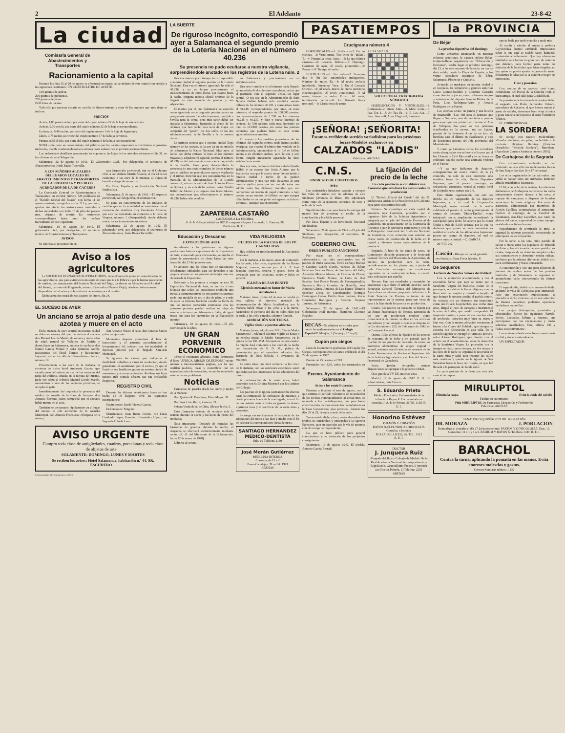2 El Adelanto 23-8-42
La ciudad
Comisaría General de Abastecimientos y Transportes
Racionamiento a la capital
Durante los días 25 al 29 de agosto se efectuará un reparto al vecindario de esta capital con arreglo a las siguientes cantidades: UN CUARTO LITRO DE ACEITE.
100 gramos de azúcar.
200 gramos de garbanzos.
250 gramos de jabón.
DOS kilos de patatas.
Todo ello por persona inscrita en cartilla de abastecimiento y corte de los cupones que más abajo se indican.
PRECIOS
Aceite, 1,00 peseta ración, por corte del cupón número 22 de la hoja de este artículo.
Azúcar, 0,30 ración, por corte del cupón número 22 de la hoja correspondiente.
Garbanzos, 0,40 ración, por corte del cupón número 9 de la hoja de legumbres.
Jabón, 0,75 ración, por corte del cupón número 37 de la hoja de varios.
Patatas, 0,85 el kilo, por corte del cupón número 8 de la hoja correspondiente.
NOTA.—Se pone en conocimiento del público que las patatas empezarán a distribuirse el próximo miércoles, día 26, continuando toda la semana hasta enlazar con el próximo racionamiento.
Los industriales detallistas presentarán los cupones y las hojas de los artículos sobrantes el día 31, en las oficinas de esta Delegación.
Salamanca, 22 de agosto de 1942.—El Gobernador Civil.—Por delegación, el secretario de Abastecimiento, Jesús Baeza Torrecilla.
A LOS SEÑORES ALCALDES DELEGADOS LOCALES DE ABASTECIMIENTOS Y TRANSPORTES DE LA PROVINCIA Y PUEBLOS AGREGADOS DE LA DE CÁCERES
La Comisaría General de Abastecimientos y Transportes, en circular número 320 publicada en el "Boletín Oficial del Estado" con fecha 11 de agosto corriente, deroga la circular 311 y, por tanto, quedan sin efecto las instrucciones remitidas a dichas autoridades con fecha 15 de julio del pasado mes, dejando de remitir los resúmenes correspondientes hasta tanto las reciban nuevamente de este organismo.
Salamanca, 10 de agosto de 1942.—El gobernador civil, por delegación, el secretario técnico de Abastecimientos y Transportes.
AVISOS
Se interesa su presentación en
esta Inspección provincial, sita en el Gobierno civil, a don Atilano Martín Álvarez, el día 24 de los corrientes, a las once de la mañana, al objeto de hacerle entrega de un escrito.
Por Dios, España y su Revolución Nacional Sindicalista.
Salamanca, 21 de agosto de 1942.—El inspector provincial, por delegación, el subinspector.
Se pone en conocimiento de los titulares de cartillas que en la actualidad se suministran en el comercio del detallista Eloy Fernández Almaraz, que éste ha trasladado su comercio a la calle de Vergara, número 1 (Prosperidad), donde deberán retirar los racionamientos sucesivos.
Salamanca, 22 de agosto de 1942.—El gobernador civil, por delegación, el secretario de Abastecimientos, Jesús Baeza Torrecilla.
Aviso a los agricultores
La SOCIEDAD BERNARDO OLIVERA E HIJOS, tiene el honor de poner en conocimiento de los agricultores, que para evitarles la molestia de tener que ir a la Fábrica a por la harina procedente de cambio, con autorización del Servicio Nacional del Trigo, ha abierto un Almacén en el Arrabal del Puente, carretera de Fregeneda, número 2 (entrada al Puente Viejo), donde en todo momento dispondrán de la harina y subproductos necesarios para el cambio.
Dicho almacén estará abierto a partir del lunes, día 24.
EL SUCESO DE AYER
Un anciano se arroja al patio desde una azotea y muere en el acto
En la mañana de ayer ocurrió en nuestra ciudad un doloroso suceso, del que fué víctima el anciano don Manuel García Martín, de setenta y nueve años de edad, natural de Vallejera de Riofrío y domiciliado en Salamanca, en casa de sus hijos don Daniel García Muñoz y doña Quintina García, propietarios del Hotel Tormes y Restaurante Imperial, sito en la calle del Generalísimo Franco, número 19.
Próximamente a las once de la mañana, la sirvienta de dicho hotel Ambrosia García, que sacudía unas alfombras en una de las ventanas del patio del edificio, situada en la terraza del mismo, pudo ver cómo el referido Manuel García Martín, asomándose a una de las ventanas próximas, se arrojaba al patio.
Inmediatamente fué requerida la presencia del médico de guardia de la Casa de Socorro, don Antonio Becerro, quien comprobó que el anciano había muerto en el acto.
También se personaron rápidamente en el lugar del suceso, el jefe accidental de la Guardia Municipal, don Antonio Fructuoso; el brigada de la misma,
don Antonio Vasco; el cabo, don Antonio Santos y dos parejas más.
Momentos después presentóse el Juez de Instrucción y el actuario, procediéndose al levantamiento del cadáver, que fué trasladado al depósito judicial por la Brigada Sanitaria Municipal.
Se ignoran las causas que indujeron al desdichado caballero a tomar tal resolución, siendo grandísimo el sentimiento por el suceso, ya que el finado y sus familiares gozan en nuestra ciudad de numerosas y sinceras amistades. Reciban sus hijos nuestro más sentido pésame por tan deplorable desgracia.
REGISTRO CIVIL
Durante las últimas veinticuatro horas se han hecho en el Registro civil las siguientes inscripciones:
Nacimientos: Josefa Vicente Garcia.
Defunciones: Ninguna.
Matrimonios: Juan Berna Criado, con Luisa Cuadrado López; Francisco Hernández López, con Segunda Piñuela León.
AVISO URGENTE
Compro toda clase de antigüedades, cuadros, porcelanas y toda clase de objetos de arte
SOLAMENTE: DOMINGO, LUNES Y MARTES
Se reciben los avisos: Hotel Salamanca, habitación n.º 44. SR. ESCUDERO
Universidad de Salamanca 2016
LA SUERTE
De riguroso incógnito, correspondió ayer a Salamanca el segundo premio de la Lotería Nacional en el número 40.236
Su presencia no pudo ocultarse a nuestra vigilancia, sorprendiéndole anotado en los registros de la Lotería núm. 2
Una vez más en poco tiempo ha correspondido a nuestra ciudad el segundo premio de la Lotería Nacional. Esta vez el número agraciado ha sido el 40.236, y no es broma precisamente el encabezamiento de estas líneas, por cuanto hasta la noche, ninguna noticia oficial tuvimos de la llegada de este montón de pesetas y sus adyacentes.
El motivo por el que Salamanca no aparecía como agraciada con el segundo premio parece ser porque este número fué, efectivamente, remitido a Sevilla para la venta, pero más tarde debió ser enviado a Salamanca, figurando al dorso de los décimos que han hecho esta serie de viajes, en compañía del "gordo", los dos sellos de las dos administraciones: la de Sevilla y la de nuestra ciudad.
La primera noticia que a nuestra ciudad llega siempre de los sorteos, es la que da en su emisión de sobremesa la Radio Nacional. Mas ayer, al leerse por dicha emisora la lista de los premios mayores y adjudicar el segundo premio al número 40.236, se dió únicamente como ciudad agraciada la de Sevilla. Pasó, pues, desapercibida la presencia de una serie completa de dicho número para el público en general; pero nuestra vigilancia y el rumor, hicieron que nos personáramos en la mansión de la administradora de la Lotería número 2, sita en la calle de José Antonio Primo de Rivera, y en ella dicha señora, doña Natalia Balbín de Alonso y su esposo don Jesús Alonso, nos comunicaron que, efectivamente, el número 40.236, había sido vendido
en Salamanca y precisamente en su Administración.
Una serie completa de tal número había llegado acompañada de dos decenas completas, en las que el premiado con el segundo ocupa un lugar central. O sea que en la Administración de doña Natalia Balbín habían sido vendidos sendos billetes de los número 40.221 y correlativos hasta el 40.240, correspondiendo, por tanto, en estos números, el segundo premio de 100.000 pesetas, dos aproximaciones de 1.750 en los números 40.235 y 40.237, y diez y nueve premios de centena, de 500 pesetas cada uno, haciendo un total de 113.000 pesetas, sin contar los premios pequeños que pudiera haber en esos veinte agraciadísimos numeritos.
En cuanto a los posibles poseedores de los décimos del segundo premio, nada hemos podido averiguar, por cuanto el número fué vendido en la Administración, ignorándose si lo fué en billete entero o en décimos sueltos, pero de una y otra forma, ningún impaciente agraciado ha dado señales de su suerte.
Una vez más, hemos de felicitar a doña Natalia Balbín y su esposo don Jesús Alonso, por la frecuencia con que la suerte viene favoreciendo a nuestra ciudad a través de su gestión administrativa y una vez más elevamos al azar nuestra súplica para que en una de éstas nos admita entre los dichosos mortales que ven convertirse un trocito de papel comprado a bajo precio, en un montón de billetes con que enjugar dificultades o con que poder sufragarse un dichoso veraneo... ¡aunque sea en invierno!
ZAPATERIA CASTAÑO
CALZADOS A LA MEDIDA
✣ ✣ ✣ ✣ Especialidad en BOTO campero Vázquez Coronado, 1; Zamora, 30
Publicidad R. E. I.
Educación y Descanso
EXPOSICIÓN DE ARTE
Accediendo a las peticiones de algunos productores futuros expositores de la Exposición de Arte, convocada para aficionados, se amplía el plazo de presentación de obras hasta las siete horas del día 27 del presente mes.
Se advierte que las obras han de presentarse debidamente embaladas para ser devueltas a sus propios autores en los propios embalajes una vez clausurada la Exposición.
Referente a los premios a otorgar en esta XI Exposición Nacional de Arte, se notifica a esta Jefatura que todos los expositores recibirán una medalla conmemorativa; los tres primeros premios serán una medalla de oro y dos de plata, y a más de estos la Jefatura Nacional estudia la forma de que los nuevos camaradas premiados con los primeros premios puedan realizar un viaje de estudio y turismo por Alemania e Italia, de igual modo que para los premiados en la Exposición anterior.
Salamanca, 22 de agosto de 1942.—El jefe provincial de la Obra.
UN GRAN PORVENIR ECONOMICO
ofrece el continente africano, como demuestra el libro "ÁFRICA, MISIÓN DE EUROPA" en sus amenas e interesantísimas páginas, por las que desfilan pueblos, razas y costumbres con un sugestivo poder de evocación, en un documentado estudio de sus problemas.
Noticias
Farmacias de guardia desde las nueve y media de la mañana:
Don Quirino R. Paradinas, Plaza Mayor, 36.
Don José Luis Marín, Zamora, 53.
Señora Viuda de A. de Dios, Obispo Jarrín, 5.
Estas farmacias estarán de servicio toda la semana durante la noche y las horas de cierre del mediodía.
Nota importante.—Después de cerradas las farmacias de guardia, durante la noche, el despacho se efectuará exclusivamente mediante receta. (R. O. del Ministerio de la Gobernación, fecha 12 de enero de 1928).
Llámese al sereno.
VIDA RELIGIOSA
CULTOS EN LA IGLESIA DE LOS PP. CARMELITAS
Hoy celebra su función mensual la Asociación Teresiana.
Por la mañana, a las nueve, misa de comunión. Por la tarde, a las ocho, exposición de Su Divina Majestad, rosario, sermón por el R. P. José Joaquín, ejercicio, reserva y gozos. Sirve de invitación para las celadoras, socias y fieles en general.
IGLESIA DE SAN BENITO
Ejercicio mensual en honor de María Auxiliadora
Mañana, lunes, como 24 de mes se tendrá en esta iglesia el ejercicio mensual de conmemoración de María Auxiliadora; por la mañana habrá misas a las ocho y a la nueve, haciéndose el ejercicio del día en todas ellas; por la tarde, a las ocho y media, solemne función.
ADORACIÓN NOCTURNA
Vigilia titular a puertas abiertas
Mañana, lunes, 24, el turno VIII, "Santa Madre Sacramento", celebrará solemne vigilia en honor a su excelsa titular la Madre Sacramento, en la iglesia de las RR. MM. Adoratrices de esta capital. La vigilia dará comienzo a las once de la noche con exposición de S. D. M., plática de presentación por el sacerdote adorador don Bernardo de Dios Bellido, e invitatorio de maitines.
La santa misa, que dará comienzo a las cinco de la mañana, con las oraciones especiales, serán aplicadas por las intenciones de los adoradores del turno.
A continuación de la santa misa, habrá procesión con Su Divina Majestad por los jardines del Colegio.
Las puertas de la iglesia permanecerán abiertas hasta la terminación del invitatorio de maitines, y desde primeras horas de la madrugada, con el fin de que asistan cuantos fieles en general lo deseen a primera hora y al sacrificio de la santa misa y procesión.
Se ruega encarecidamente la asistencia de los adoradores del turno a las diez y media con el fin de celebrar la correspondiente Junta de turno.
SANTIAGO HERNANDEZ
MEDICO-DENTISTA
Rúa, 10 Teléfono 2189
José Morán Gutiérrez
MEDICINA INTERNA
Consulta, de 12 a 2
Paseo Canalejas, 39.—Tel. 1999
ARENAS
PASATIEMPOS
Crucigrama número 4
HORIZONTALES.—1: Gráficos.—2: En las cocinas.—3: Visto bueno. Tres letras de "ulular". T.—4: Prepara la tierra. Astro.—5: La que fabrica canastas.—6: Levanta. Bebida.—7: Diptongo. Corriente de agua. Al revés, pronombre.—8: Poseer.—9: Tiempo de verbo.
VERTICALES.—1: Sin nada.—2: Tenemos dos.—3: En los automóviles malagueños. Nombre de mujer. To.—4: Al revés, artículo indefinido, femenino. Vaca. 5: En el Cercado Oriente.—6: Al revés, marca de cierto noticiario cinematográfico. Al revés, condecimal.—7: Al revés, tiempo de verbo. Existir. Al revés, terminación verbal.—8: La llamada fiesta nacional.—9: Cierta casta de perro.
1 2 3 4 5 6 7 8 9
SOLUCIÓN AL CRUCIGRAMA NÚMERO 3
HORIZONTALES Y VERTICALES.—1, Comparsas.-2, Otear. Ama.—3, Metz. León.—4, Paz. Tez. I.—5, Ar. Tas. Et.—6, R. Les. Ala.—7, Sáez. Aser.—8, Amo. Elegí.—9, Sanitario.
¡SEÑORA! ¡SEÑORITA!
Estamos recibiendo surtido variadísimo para las próximas ferias-Modelos exclusivos en
CALZADOS "LADIS"
Publicidad ARENAS
C.N.S.
SINDICATO DE CONFITEROS
Aviso
Los industriales heladeros pasarán a recoger los vales de azúcar por las oficinas de este Sindicato (Avenida de Mirat, 10), adjudicada como cupo de la quincena corriente, de siete a ocho de la tarde.
Significándoles que para hacer la entrega del mismo han de presentar el recibo de la contribución y la cédula personal.
Por Dios, España y su Revolución Nacional Sindicalista.
Salamanca, 21 de agosto de 1942.—El jefe del Sindicato, por delegación, el secretario, R. Rodríguez.
GOBIERNO CIVIL
ORDEN PÚBLICO SANCIONES
Por viajar sin el correspondiente salvoconducto han sido sancionados con 20 pesetas de multa cada uno, Pedro Carbajo Marcos y Catalina García García, vecinos de Béjar; Feliciana Sánchez Pérez, de San Pedro del Valle; Asunción Mateos Alonso, de Casillas de Flores; Francisco Martín Muñoz, de Cubo de Don Sancho; José Puente Puente, de Fuenteguinaldo; Francisco Martín Grandes, de Boadilla; Juan Antonio Gómez Jiménez, de Las Torres; Tiburcio Sánchez Coria, de Cantalapiedra; Remigio Domínguez Calvo, Emilio Arco Encinas, Rocío Hernández Rodríguez y Serafina Vaquero Jiménez, de Salamanca.
Salamanca, 22 de agosto de 1942.—El Gobernador civil interino, Humberto Llorente Regidor.
BECAS—Se admiten solicitudes para cubrir las reglamentarias en el Colegio Español P. Manjón, 3 (Sanjurjo, 2.º izqd.)
Cupón pro ciegos
Lista de los números premiados del Cupón Pro Ciegos, correspondiente al sorteo celebrado el día 22 de agosto de 1942:
Premio de 25 pesetas, el 743.
Premiados con 2,50, todos los terminados en 48.
Excmo. Ayuntamiento de Salamanca
Aviso a los contribuyentes
Próximo a finalizar el mes de agosto, con el que termina el período voluntario de recaudación de los recibos correspondientes al actual mes, se recuerda a los contribuyentes, que para hacer efectivos tales recibos estarán los recaudadores en la Casa Consistorial, piso principal, durante los días 24 al 29, de once a siete de la tarde.
Transcurrido dicho plazo, serán devueltos los recibos no satisfechos y entregados a la Agencia Ejecutiva, para su exacción por la vía de apremio con el recargo correspondiente.
Lo que se hace público para general conocimiento y en evitación de los perjuicios consiguientes.
Salamanca, 19 de agosto 1942. El alcalde, Antonio García Bernalt.
La fijación del precio de la leche
En cada provincia se constituirá una Comisión que estudiará los costos reales de producción
El "Boletín Oficial del Estado" del día 21, publica una Orden de la Presidencia del Gobierno cuya parte dispositiva dice así:
Primero. Se constituye en cada capital de provincia una Comisión, presidida por el Ingeniero Jefe de la Jefatura Agronómica e integrada por el jefe del Servicio Provincial de Ganadería, un representante de la Comisaría de Recursos a que la provincia pertenezca y otro de la Delegación Provincial del Sindicato Nacional de Ganadería, cuyo cometido será estudiar los costos reales de producción de la leche en la capital y diversas zonas características de la provincia.
Segundo. A base de los datos de costo, las Comisiones elevarán propuestas a la Secretaría General Técnica del Ministerio de Agricultura, de precios en producción para la leche, periódicamente, en los plazos que, a juicio de cada Comisión, aconsejen las condiciones regionales de la producción lechera, o cuando sean solicitados por aquélla.
Tercero. Una vez estudiadas y resumidas las propuestas a que alude el artículo anterior, por la Secretaría General Técnica del Ministerio de Agricultura se elevará propuesta definitiva a la Junta Superior de Precios, a través de sus representantes en la misma, para que sirva de base a la fijación de los precios en producción.
Cuarto. Los precios en consumo se fijarán por las Juntas Provinciales de Precios, partiendo de los que en producción resulten como consecuencia de cuanto se dice en los artículos precedentes y con arreglo a cuanto se dispone en la Circular número 265, de 5 de enero de 1942, en la Comisaría General.
Quinto. A los efectos de fijación de los precios de consumo de la leche y en general para la fijación de los precios de consumo de todos los productos alimenticios de origen vegetal o animal, actuarán con el carácter de asesores de las Juntas Provinciales de Precios el Ingeniero Jefe de la Jefatura Agronómica y el Jefe del Servicio Provincial de Ganadería.
Sexto. Quedan derogadas cuantas disposiciones se opongan a la presente Orden.
Dios guarde a VV. EE. muchos años.
Madrid, 17 de agosto de 1942. P. D.: El subsecretario, Luis Carrero.
S. Eduardo Prieto
Médico Puericultor. Enfermedades de la infancia. - Rayos X. Ha reanudado su consulta. J. A. P. de Rivera, 26 Tel. 1138. R. E. I.
Honorino Estévez
PULMÓN Y CORAZÓN
RAYOS X-ELECTROCARDIOGRAFIA
Consulta, a las once
PLAZA DEL LICEO, 26. TEL. 1512
R. E. I.
DOCTOR
J. Junquera Ruiz
Abogado del Ilustre Colegio de Madrid. De la Real Academia Nacional de Jurisprudencia y Legislación. Generalísimo Franco, 9 (entrada por Doctor Piñuela, 2) Teléfono 2253
ARENAS
la PROVINCIA
De Béjar
La prueba deportiva del domingo
Como veníamos anunciando en nuestras crónicas anteriores, la carrera ciclista Béjar-Guijuelo-Béjar, organizada por "Educación y Descanso", tendrá lugar el próximo domingo, día 23, a las seis en punto de la tarde, en que se dará salida, desde la Plaza de España, a los veinte corredores inscriptos de Béjar, Salamanca, Plasencia y Guijuelo.
Actuarán de madrinas en nuestra ciudad y en Guijuelo, las simpáticas y gentiles señoritas Lolita Gómez-Rodulfo y Conchita Calzada; como director y jueces, nuestros buenos amigos y entusiastas del deporte Arsenio Muñoz de la Peña, Lino Rodríguez-Arias y Amalio Rodríguez de la Fuente.
Los premios serán: un jamón y una botella de manzanilla "Los 488 para el primero que llegue a Guijuelo; otro de veinticinco pesetas para aquel que sea primero en coronar el Alto de Vallejera; dos para los dos primeros clasificados en la carrera, aún no fijados, premio de la ferretería Arias de un faro de bicicleta para el último en clasificarse, y otro de doscientas pesetas del Jefe provincial del Movimiento.
Y como ya habíamos dicho, los corredores serán obsequiados con refrescos y licores por el bar Chanete y Café Mercantil y en su honor se celebrará aquella noche una animada verbena en el Parque.
—Y ya que hablamos de deportes, consignaremos un nuevo triunfo de la ya conocida, no solo en esta provincia sino también fuera de ella, Unión Deportiva Bejarana, que el pasado domingo, en sensacional encuentro, venció al equipo local de Guijuelo en su campo por 2-0.
Esta misma organización, que está por decirlo así, en vanguardia de los deportes bejaranos, y a la cual la Corporación Municipal, según acuerdo de la sesión celebrada el pasado 4, cedió gratuitamente el campo de deportes "Mario-Emilio", viene trabajando por su ampliación, ascendiendo la suscripción para dicho fin abierta por la citada Unión a más de 8.100 pesetas, por lo que no dudamos que pronto se verá convertido en realidad el sueño de los aficionados bejaranos: poseer un campo de deportes, tal cual se merece nuestra ciudad.—C. GARCÍA
20-VIII-942.
Cascón - Relojes de pared, garantía en el trabajo. Plaza Poeta Iglesias, 8
De Sequeros
La fiesta de Nuestra Señora del Robledo
Con la animación acostumbrada, y con el encendido fervor que aquí se siente por la Santísima Virgen del Robledo, titular de la parroquia, se celebró la fiesta religiosa, con un lleno total del amplio y magnífico templo, al que durante la novena acudió el pueblo entero. Se contaba con un elemento tan importante como don Hilario Goyenechea, que, como otros años, dirigió el coro de cantoras e instrumentó la misa de Haller, que resultó insuperable. El inspirado músico, a pesar de sus muchos años de profesión, conserva muy bien su cierto y fina voz. Con la misma afinación entonaron el himno a la Virgen del Robledo, que siempre se escucha con delectación en esta villa. De la oración sagrada se encargó el virtuoso párroco, señor Alonso Rodríguez, que disertó, con el acierto en él acostumbrado, sobre la Asunción de la Santísima Virgen. La procesión con la imagen se hizo, como siempre, en dos etapas; a las siete de la tarde se organizó la procesión de la santa misa y salió para recorrer las calles más céntricas y quedar en la iglesia de San Sebastián hasta la hora del rosario, en que fué llevada a la parroquia de donde salió.
La parte profana de la fiesta por este año careció de impor-
tancia, baile por tarde y noche y nada más.
Al acudir a saludar al amigo y profesor Goyenechea, hemos cambiado impresiones sobre lo que aquí se podría hacer, habiendo contestado amablemente: Que hay elementos brindados para formar un gran coro de cantoras que deleiten, para formar parte todas las señoritas de la localidad, que, bien dirigidas, no hay quien no pueda aportar su grano de arena. Brindamos la idea por si la quieren recoger las interesadas.
Cese y posesión
Con motivo de su ascenso cesó como comandante del Puesto de la Guardia civil, el buen amigo, el cual salió para Ciudad Real.
Se posesionó de la comandancia antes dicha, el sargento don Pedro Fernández Velasco, procedente de Cáceres, al que hemos tenido el gusto de saludar, deseamos buen viaje al señor y grata estancia en Sequeros al señor Fernández Velasco.
EL CORRESPONSAL
LA SORDERA
Se corrige con nuestro modernísimo Vibrador eléctrico, sin pilas, enchufable a la corriente. Dirigirse: Hernisán (Estudios Ortopédico "Sección Sordera"), Barcelona. (Aprobado Censura Sanitaria número 2001).
De Carbajosa de la Sagrada
Con extraordinario esplendor se han celebrado en esta villa las tradicionales fiestas de San Roque, los días 16 y 17 del actual.
Los actos organizados le dan tal realce, que jamás se habían visto tan animadas, habiendo afluido muchísimos forasteros.
El 16, a las ocho de la mañana, los afamados dulzaineros de Arabayona recorrieron las calles interpretando alegres dianas; a las once, el repique de campanas y disparos de bombas anunciaron la fiesta religiosa. Fué misa de asistencia, administrada por miembros de Acción Católica, acompañadas al armonium. Predicó el canónigo de la Catedral de Salamanca, don Eloy González, que cantó las glorias del santo, exponiéndole como ejemplo modelo de sus fieles devotos.
Seguidamente de terminada la misa, se organizó la solemne procesión, recorriendo las principales calles del pueblo.
Por la tarde, a las seis, hubo partido de pelota a mano entre los jugadores de Miranda de Azán y los aficionados de este pueblo, los cuales, después de un dominio completo sobre sus contendientes y demostrar mucha calidad, perdieron por la mínima diferencia, debido a su poca combinación y fiarse demasiado.
A continuación y con una gran afluencia de jóvenes de ambos sexos de los pueblos limítrofes y de Salamanca, se organizó un animadísimo baile, interpretando las últimas creaciones.
El segundo día, debido al concurso de baile, adquirió la villa de Carbajosa gran animación. Ante una expectación impresionante, se procedió a dicho concurso entre una selección de buenos bailarines, pudiendo apreciarse verdaderas maravillas.
Las parejas distinguidas, premiadas y obsequiadas, fueron las siguientes: Ramón, Servio, Leopoldo, Urbano y Arsenio, que participaron con las encantadoras y lindas señoritas Auxiliadora, Tere, Olivia, Pili y Polita, respectivamente.
Les enviamos desde estas líneas nuestra más cordial y sincera enhorabuena.
UN ESPECTADOR
MIRULIPTOL
Elimina la caspa. Evita la caída del cabello
Facilita su crecimiento
Pida MIRULIPTOL en Farmacias, Droguerías y Perfumerías
Publicidad ARENAS
SANATORIO QUIRÚRGICO DR. POBLACIÓN
DR. MORAZA J. POBLACION
Reanudará su consulta el día 27 del presente mes. PARTOS Y GINECOLOGÍA. Eras, 10. Consultas: 11 a 1 y 4 a 5. RADIUM Y RAYOS X. Teléfono 1440. R. E. I.
BARACHOL
Contra la sarna, aplicando la pomada en las manos. Evita enormes molestias y gastos.
Censura Sanitaria número 1.132